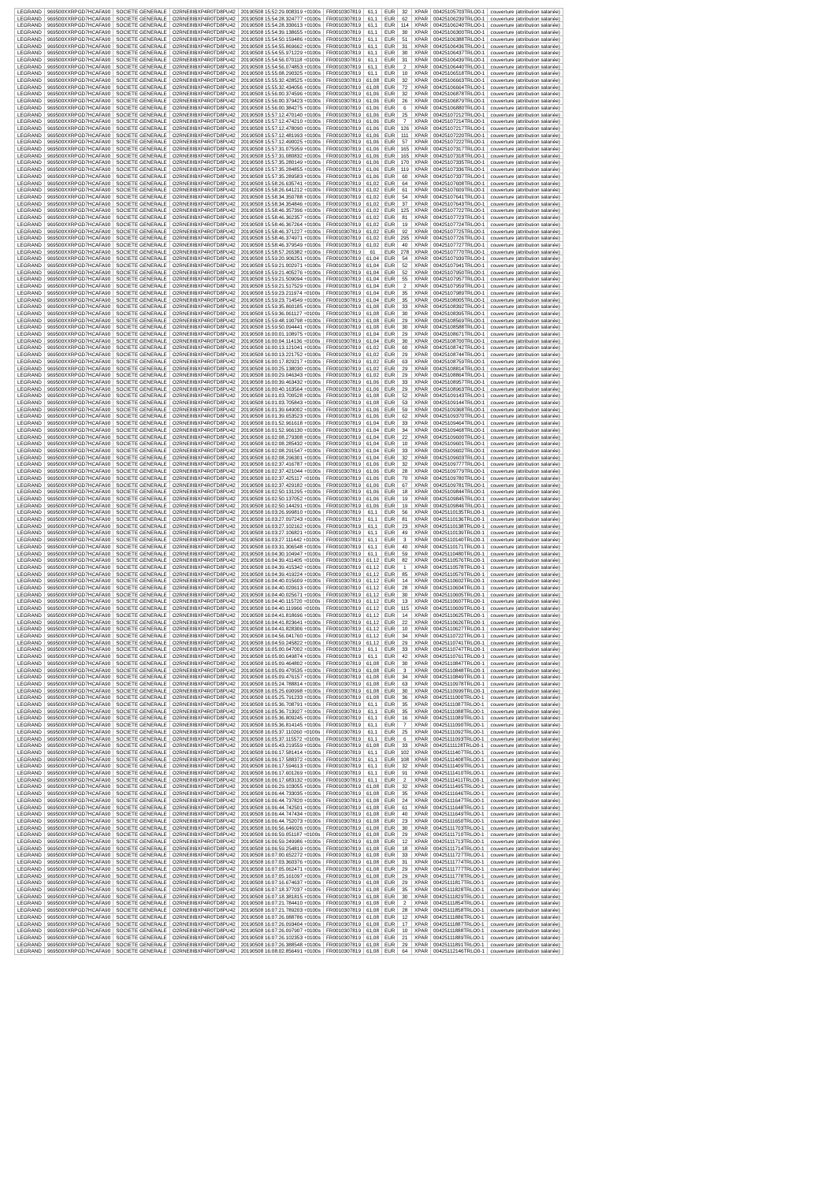| LEGRAND | 969500XXRPGD7HCAFA90 | SOCIETE GENERALE | O2RNE8IBXP4R0TD8PU42 | 20190508 15:52:29.008319 +0100s | FR0010307819 | 61,1 | EUR | 32 | XPAR | 00425105703TRLO0-1 | couverture (attribution salariée) |
| LEGRAND | 969500XXRPGD7HCAFA90 | SOCIETE GENERALE | O2RNE8IBXP4R0TD8PU42 | 20190508 15:54:28.324777 +0100s | FR0010307819 | 61,1 | EUR | 62 | XPAR | 00425106239TRLO0-1 | couverture (attribution salariée) |
| LEGRAND | 969500XXRPGD7HCAFA90 | SOCIETE GENERALE | O2RNE8IBXP4R0TD8PU42 | 20190508 15:54:28.330613 +0100s | FR0010307819 | 61,1 | EUR | 114 | XPAR | 00425106240TRLO0-1 | couverture (attribution salariée) |
| LEGRAND | 969500XXRPGD7HCAFA90 | SOCIETE GENERALE | O2RNE8IBXP4R0TD8PU42 | 20190508 15:54:39.138655 +0100s | FR0010307819 | 61,1 | EUR | 30 | XPAR | 00425106300TRLO0-1 | couverture (attribution salariée) |
| LEGRAND | 969500XXRPGD7HCAFA90 | SOCIETE GENERALE | O2RNE8IBXP4R0TD8PU42 | 20190508 15:54:50.159486 +0100s | FR0010307819 | 61,1 | EUR | 51 | XPAR | 00425106388TRLO0-1 | couverture (attribution salariée) |
| LEGRAND | 969500XXRPGD7HCAFA90 | SOCIETE GENERALE | O2RNE8IBXP4R0TD8PU42 | 20190508 15:54:55.869662 +0100s | FR0010307819 | 61,1 | EUR | 31 | XPAR | 00425106436TRLO0-1 | couverture (attribution salariée) |
| LEGRAND | 969500XXRPGD7HCAFA90 | SOCIETE GENERALE | O2RNE8IBXP4R0TD8PU42 | 20190508 15:54:55.971229 +0100s | FR0010307819 | 61,1 | EUR | 30 | XPAR | 00425106437TRLO0-1 | couverture (attribution salariée) |
| LEGRAND | 969500XXRPGD7HCAFA90 | SOCIETE GENERALE | O2RNE8IBXP4R0TD8PU42 | 20190508 15:54:56.070118 +0100s | FR0010307819 | 61,1 | EUR | 31 | XPAR | 00425106439TRLO0-1 | couverture (attribution salariée) |
| LEGRAND | 969500XXRPGD7HCAFA90 | SOCIETE GENERALE | O2RNE8IBXP4R0TD8PU42 | 20190508 15:54:56.074853 +0100s | FR0010307819 | 61,1 | EUR | 2 | XPAR | 00425106440TRLO0-1 | couverture (attribution salariée) |
| LEGRAND | 969500XXRPGD7HCAFA90 | SOCIETE GENERALE | O2RNE8IBXP4R0TD8PU42 | 20190508 15:55:08.290325 +0100s | FR0010307819 | 61,1 | EUR | 10 | XPAR | 00425106518TRLO0-1 | couverture (attribution salariée) |
| LEGRAND | 969500XXRPGD7HCAFA90 | SOCIETE GENERALE | O2RNE8IBXP4R0TD8PU42 | 20190508 15:55:32.428525 +0100s | FR0010307819 | 61,08 | EUR | 32 | XPAR | 00425106663TRLO0-1 | couverture (attribution salariée) |
| LEGRAND | 969500XXRPGD7HCAFA90 | SOCIETE GENERALE | O2RNE8IBXP4R0TD8PU42 | 20190508 15:55:32.434056 +0100s | FR0010307819 | 61,08 | EUR | 72 | XPAR | 00425106664TRLO0-1 | couverture (attribution salariée) |
| LEGRAND | 969500XXRPGD7HCAFA90 | SOCIETE GENERALE | O2RNE8IBXP4R0TD8PU42 | 20190508 15:56:00.374596 +0100s | FR0010307819 | 61,06 | EUR | 32 | XPAR | 00425106878TRLO0-1 | couverture (attribution salariée) |
| LEGRAND | 969500XXRPGD7HCAFA90 | SOCIETE GENERALE | O2RNE8IBXP4R0TD8PU42 | 20190508 15:56:00.379423 +0100s | FR0010307819 | 61,06 | EUR | 26 | XPAR | 00425106879TRLO0-1 | couverture (attribution salariée) |
| LEGRAND | 969500XXRPGD7HCAFA90 | SOCIETE GENERALE | O2RNE8IBXP4R0TD8PU42 | 20190508 15:56:00.384275 +0100s | FR0010307819 | 61,06 | EUR | 6 | XPAR | 00425106880TRLO0-1 | couverture (attribution salariée) |
| LEGRAND | 969500XXRPGD7HCAFA90 | SOCIETE GENERALE | O2RNE8IBXP4R0TD8PU42 | 20190508 15:57:12.470140 +0100s | FR0010307819 | 61,06 | EUR | 25 | XPAR | 00425107212TRLO0-1 | couverture (attribution salariée) |
| LEGRAND | 969500XXRPGD7HCAFA90 | SOCIETE GENERALE | O2RNE8IBXP4R0TD8PU42 | 20190508 15:57:12.474210 +0100s | FR0010307819 | 61,06 | EUR | 7 | XPAR | 00425107214TRLO0-1 | couverture (attribution salariée) |
| LEGRAND | 969500XXRPGD7HCAFA90 | SOCIETE GENERALE | O2RNE8IBXP4R0TD8PU42 | 20190508 15:57:12.478090 +0100s | FR0010307819 | 61,06 | EUR | 126 | XPAR | 00425107217TRLO0-1 | couverture (attribution salariée) |
| LEGRAND | 969500XXRPGD7HCAFA90 | SOCIETE GENERALE | O2RNE8IBXP4R0TD8PU42 | 20190508 15:57:12.481993 +0100s | FR0010307819 | 61,06 | EUR | 111 | XPAR | 00425107220TRLO0-1 | couverture (attribution salariée) |
| LEGRAND | 969500XXRPGD7HCAFA90 | SOCIETE GENERALE | O2RNE8IBXP4R0TD8PU42 | 20190508 15:57:12.490025 +0100s | FR0010307819 | 61,06 | EUR | 57 | XPAR | 00425107222TRLO0-1 | couverture (attribution salariée) |
| LEGRAND | 969500XXRPGD7HCAFA90 | SOCIETE GENERALE | O2RNE8IBXP4R0TD8PU42 | 20190508 15:57:31.075959 +0100s | FR0010307819 | 61,06 | EUR | 165 | XPAR | 00425107317TRLO0-1 | couverture (attribution salariée) |
| LEGRAND | 969500XXRPGD7HCAFA90 | SOCIETE GENERALE | O2RNE8IBXP4R0TD8PU42 | 20190508 15:57:31.080832 +0100s | FR0010307819 | 61,06 | EUR | 165 | XPAR | 00425107318TRLO0-1 | couverture (attribution salariée) |
| LEGRAND | 969500XXRPGD7HCAFA90 | SOCIETE GENERALE | O2RNE8IBXP4R0TD8PU42 | 20190508 15:57:35.280149 +0100s | FR0010307819 | 61,06 | EUR | 170 | XPAR | 00425107335TRLO0-1 | couverture (attribution salariée) |
| LEGRAND | 969500XXRPGD7HCAFA90 | SOCIETE GENERALE | O2RNE8IBXP4R0TD8PU42 | 20190508 15:57:35.284855 +0100s | FR0010307819 | 61,06 | EUR | 119 | XPAR | 00425107336TRLO0-1 | couverture (attribution salariée) |
| LEGRAND | 969500XXRPGD7HCAFA90 | SOCIETE GENERALE | O2RNE8IBXP4R0TD8PU42 | 20190508 15:57:35.289583 +0100s | FR0010307819 | 61,06 | EUR | 60 | XPAR | 00425107337TRLO0-1 | couverture (attribution salariée) |
| LEGRAND | 969500XXRPGD7HCAFA90 | SOCIETE GENERALE | O2RNE8IBXP4R0TD8PU42 | 20190508 15:58:26.635741 +0100s | FR0010307819 | 61,02 | EUR | 64 | XPAR | 00425107608TRLO0-1 | couverture (attribution salariée) |
| LEGRAND | 969500XXRPGD7HCAFA90 | SOCIETE GENERALE | O2RNE8IBXP4R0TD8PU42 | 20190508 15:58:26.641212 +0100s | FR0010307819 | 61,02 | EUR | 61 | XPAR | 00425107609TRLO0-1 | couverture (attribution salariée) |
| LEGRAND | 969500XXRPGD7HCAFA90 | SOCIETE GENERALE | O2RNE8IBXP4R0TD8PU42 | 20190508 15:58:34.350788 +0100s | FR0010307819 | 61,02 | EUR | 54 | XPAR | 00425107641TRLO0-1 | couverture (attribution salariée) |
| LEGRAND | 969500XXRPGD7HCAFA90 | SOCIETE GENERALE | O2RNE8IBXP4R0TD8PU42 | 20190508 15:58:34.354846 +0100s | FR0010307819 | 61,02 | EUR | 37 | XPAR | 00425107643TRLO0-1 | couverture (attribution salariée) |
| LEGRAND | 969500XXRPGD7HCAFA90 | SOCIETE GENERALE | O2RNE8IBXP4R0TD8PU42 | 20190508 15:58:46.357396 +0100s | FR0010307819 | 61,02 | EUR | 125 | XPAR | 00425107722TRLO0-1 | couverture (attribution salariée) |
| LEGRAND | 969500XXRPGD7HCAFA90 | SOCIETE GENERALE | O2RNE8IBXP4R0TD8PU42 | 20190508 15:58:46.362357 +0100s | FR0010307819 | 61,02 | EUR | 81 | XPAR | 00425107723TRLO0-1 | couverture (attribution salariée) |
| LEGRAND | 969500XXRPGD7HCAFA90 | SOCIETE GENERALE | O2RNE8IBXP4R0TD8PU42 | 20190508 15:58:46.367264 +0100s | FR0010307819 | 61,02 | EUR | 19 | XPAR | 00425107724TRLO0-1 | couverture (attribution salariée) |
| LEGRAND | 969500XXRPGD7HCAFA90 | SOCIETE GENERALE | O2RNE8IBXP4R0TD8PU42 | 20190508 15:58:46.371227 +0100s | FR0010307819 | 61,02 | EUR | 92 | XPAR | 00425107725TRLO0-1 | couverture (attribution salariée) |
| LEGRAND | 969500XXRPGD7HCAFA90 | SOCIETE GENERALE | O2RNE8IBXP4R0TD8PU42 | 20190508 15:58:46.374971 +0100s | FR0010307819 | 61,02 | EUR | 295 | XPAR | 00425107726TRLO0-1 | couverture (attribution salariée) |
| LEGRAND | 969500XXRPGD7HCAFA90 | SOCIETE GENERALE | O2RNE8IBXP4R0TD8PU42 | 20190508 15:58:46.379549 +0100s | FR0010307819 | 61,02 | EUR | 40 | XPAR | 00425107727TRLO0-1 | couverture (attribution salariée) |
| LEGRAND | 969500XXRPGD7HCAFA90 | SOCIETE GENERALE | O2RNE8IBXP4R0TD8PU42 | 20190508 15:58:57.265382 +0100s | FR0010307819 | 61 | EUR | 278 | XPAR | 00425107770TRLO0-1 | couverture (attribution salariée) |
| LEGRAND | 969500XXRPGD7HCAFA90 | SOCIETE GENERALE | O2RNE8IBXP4R0TD8PU42 | 20190508 15:59:20.906251 +0100s | FR0010307819 | 61,04 | EUR | 54 | XPAR | 00425107939TRLO0-1 | couverture (attribution salariée) |
| LEGRAND | 969500XXRPGD7HCAFA90 | SOCIETE GENERALE | O2RNE8IBXP4R0TD8PU42 | 20190508 15:59:21.002971 +0100s | FR0010307819 | 61,04 | EUR | 52 | XPAR | 00425107941TRLO0-1 | couverture (attribution salariée) |
| LEGRAND | 969500XXRPGD7HCAFA90 | SOCIETE GENERALE | O2RNE8IBXP4R0TD8PU42 | 20190508 15:59:21.405276 +0100s | FR0010307819 | 61,04 | EUR | 52 | XPAR | 00425107950TRLO0-1 | couverture (attribution salariée) |
| LEGRAND | 969500XXRPGD7HCAFA90 | SOCIETE GENERALE | O2RNE8IBXP4R0TD8PU42 | 20190508 15:59:21.509094 +0100s | FR0010307819 | 61,04 | EUR | 55 | XPAR | 00425107957TRLO0-1 | couverture (attribution salariée) |
| LEGRAND | 969500XXRPGD7HCAFA90 | SOCIETE GENERALE | O2RNE8IBXP4R0TD8PU42 | 20190508 15:59:21.517529 +0100s | FR0010307819 | 61,04 | EUR | 2 | XPAR | 00425107959TRLO0-1 | couverture (attribution salariée) |
| LEGRAND | 969500XXRPGD7HCAFA90 | SOCIETE GENERALE | O2RNE8IBXP4R0TD8PU42 | 20190508 15:59:23.211974 +0100s | FR0010307819 | 61,04 | EUR | 35 | XPAR | 00425107989TRLO0-1 | couverture (attribution salariée) |
| LEGRAND | 969500XXRPGD7HCAFA90 | SOCIETE GENERALE | O2RNE8IBXP4R0TD8PU42 | 20190508 15:59:23.714549 +0100s | FR0010307819 | 61,04 | EUR | 35 | XPAR | 00425108005TRLO0-1 | couverture (attribution salariée) |
| LEGRAND | 969500XXRPGD7HCAFA90 | SOCIETE GENERALE | O2RNE8IBXP4R0TD8PU42 | 20190508 15:59:35.860185 +0100s | FR0010307819 | 61,08 | EUR | 33 | XPAR | 00425108392TRLO0-1 | couverture (attribution salariée) |
| LEGRAND | 969500XXRPGD7HCAFA90 | SOCIETE GENERALE | O2RNE8IBXP4R0TD8PU42 | 20190508 15:59:36.061127 +0100s | FR0010307819 | 61,08 | EUR | 30 | XPAR | 00425108395TRLO0-1 | couverture (attribution salariée) |
| LEGRAND | 969500XXRPGD7HCAFA90 | SOCIETE GENERALE | O2RNE8IBXP4R0TD8PU42 | 20190508 15:59:48.190798 +0100s | FR0010307819 | 61,08 | EUR | 29 | XPAR | 00425108569TRLO0-1 | couverture (attribution salariée) |
| LEGRAND | 969500XXRPGD7HCAFA90 | SOCIETE GENERALE | O2RNE8IBXP4R0TD8PU42 | 20190508 15:59:50.094441 +0100s | FR0010307819 | 61,08 | EUR | 30 | XPAR | 00425108588TRLO0-1 | couverture (attribution salariée) |
| LEGRAND | 969500XXRPGD7HCAFA90 | SOCIETE GENERALE | O2RNE8IBXP4R0TD8PU42 | 20190508 16:00:01.108975 +0100s | FR0010307819 | 61,04 | EUR | 29 | XPAR | 00425108671TRLO0-1 | couverture (attribution salariée) |
| LEGRAND | 969500XXRPGD7HCAFA90 | SOCIETE GENERALE | O2RNE8IBXP4R0TD8PU42 | 20190508 16:00:04.114136 +0100s | FR0010307819 | 61,04 | EUR | 30 | XPAR | 00425108700TRLO0-1 | couverture (attribution salariée) |
| LEGRAND | 969500XXRPGD7HCAFA90 | SOCIETE GENERALE | O2RNE8IBXP4R0TD8PU42 | 20190508 16:00:13.121041 +0100s | FR0010307819 | 61,02 | EUR | 60 | XPAR | 00425108742TRLO0-1 | couverture (attribution salariée) |
| LEGRAND | 969500XXRPGD7HCAFA90 | SOCIETE GENERALE | O2RNE8IBXP4R0TD8PU42 | 20190508 16:00:13.221752 +0100s | FR0010307819 | 61,02 | EUR | 29 | XPAR | 00425108744TRLO0-1 | couverture (attribution salariée) |
| LEGRAND | 969500XXRPGD7HCAFA90 | SOCIETE GENERALE | O2RNE8IBXP4R0TD8PU42 | 20190508 16:00:17.829217 +0100s | FR0010307819 | 61,02 | EUR | 63 | XPAR | 00425108759TRLO0-1 | couverture (attribution salariée) |
| LEGRAND | 969500XXRPGD7HCAFA90 | SOCIETE GENERALE | O2RNE8IBXP4R0TD8PU42 | 20190508 16:00:25.138030 +0100s | FR0010307819 | 61,02 | EUR | 29 | XPAR | 00425108814TRLO0-1 | couverture (attribution salariée) |
| LEGRAND | 969500XXRPGD7HCAFA90 | SOCIETE GENERALE | O2RNE8IBXP4R0TD8PU42 | 20190508 16:00:29.046343 +0100s | FR0010307819 | 61,02 | EUR | 29 | XPAR | 00425108864TRLO0-1 | couverture (attribution salariée) |
| LEGRAND | 969500XXRPGD7HCAFA90 | SOCIETE GENERALE | O2RNE8IBXP4R0TD8PU42 | 20190508 16:00:39.463432 +0100s | FR0010307819 | 61,06 | EUR | 33 | XPAR | 00425108957TRLO0-1 | couverture (attribution salariée) |
| LEGRAND | 969500XXRPGD7HCAFA90 | SOCIETE GENERALE | O2RNE8IBXP4R0TD8PU42 | 20190508 16:00:40.163564 +0100s | FR0010307819 | 61,06 | EUR | 29 | XPAR | 00425108963TRLO0-1 | couverture (attribution salariée) |
| LEGRAND | 969500XXRPGD7HCAFA90 | SOCIETE GENERALE | O2RNE8IBXP4R0TD8PU42 | 20190508 16:01:03.700528 +0100s | FR0010307819 | 61,08 | EUR | 52 | XPAR | 00425109143TRLO0-1 | couverture (attribution salariée) |
| LEGRAND | 969500XXRPGD7HCAFA90 | SOCIETE GENERALE | O2RNE8IBXP4R0TD8PU42 | 20190508 16:01:03.705843 +0100s | FR0010307819 | 61,08 | EUR | 53 | XPAR | 00425109144TRLO0-1 | couverture (attribution salariée) |
| LEGRAND | 969500XXRPGD7HCAFA90 | SOCIETE GENERALE | O2RNE8IBXP4R0TD8PU42 | 20190508 16:01:39.649002 +0100s | FR0010307819 | 61,06 | EUR | 59 | XPAR | 00425109368TRLO0-1 | couverture (attribution salariée) |
| LEGRAND | 969500XXRPGD7HCAFA90 | SOCIETE GENERALE | O2RNE8IBXP4R0TD8PU42 | 20190508 16:01:39.653523 +0100s | FR0010307819 | 61,06 | EUR | 62 | XPAR | 00425109370TRLO0-1 | couverture (attribution salariée) |
| LEGRAND | 969500XXRPGD7HCAFA90 | SOCIETE GENERALE | O2RNE8IBXP4R0TD8PU42 | 20190508 16:01:52.961618 +0100s | FR0010307819 | 61,04 | EUR | 33 | XPAR | 00425109464TRLO0-1 | couverture (attribution salariée) |
| LEGRAND | 969500XXRPGD7HCAFA90 | SOCIETE GENERALE | O2RNE8IBXP4R0TD8PU42 | 20190508 16:01:52.966130 +0100s | FR0010307819 | 61,04 | EUR | 34 | XPAR | 00425109468TRLO0-1 | couverture (attribution salariée) |
| LEGRAND | 969500XXRPGD7HCAFA90 | SOCIETE GENERALE | O2RNE8IBXP4R0TD8PU42 | 20190508 16:02:08.279308 +0100s | FR0010307819 | 61,04 | EUR | 22 | XPAR | 00425109600TRLO0-1 | couverture (attribution salariée) |
| LEGRAND | 969500XXRPGD7HCAFA90 | SOCIETE GENERALE | O2RNE8IBXP4R0TD8PU42 | 20190508 16:02:08.285432 +0100s | FR0010307819 | 61,04 | EUR | 10 | XPAR | 00425109601TRLO0-1 | couverture (attribution salariée) |
| LEGRAND | 969500XXRPGD7HCAFA90 | SOCIETE GENERALE | O2RNE8IBXP4R0TD8PU42 | 20190508 16:02:08.291547 +0100s | FR0010307819 | 61,04 | EUR | 33 | XPAR | 00425109602TRLO0-1 | couverture (attribution salariée) |
| LEGRAND | 969500XXRPGD7HCAFA90 | SOCIETE GENERALE | O2RNE8IBXP4R0TD8PU42 | 20190508 16:02:08.296301 +0100s | FR0010307819 | 61,04 | EUR | 32 | XPAR | 00425109603TRLO0-1 | couverture (attribution salariée) |
| LEGRAND | 969500XXRPGD7HCAFA90 | SOCIETE GENERALE | O2RNE8IBXP4R0TD8PU42 | 20190508 16:02:37.416787 +0100s | FR0010307819 | 61,06 | EUR | 32 | XPAR | 00425109777TRLO0-1 | couverture (attribution salariée) |
| LEGRAND | 969500XXRPGD7HCAFA90 | SOCIETE GENERALE | O2RNE8IBXP4R0TD8PU42 | 20190508 16:02:37.421044 +0100s | FR0010307819 | 61,06 | EUR | 28 | XPAR | 00425109779TRLO0-1 | couverture (attribution salariée) |
| LEGRAND | 969500XXRPGD7HCAFA90 | SOCIETE GENERALE | O2RNE8IBXP4R0TD8PU42 | 20190508 16:02:37.425117 +0100s | FR0010307819 | 61,06 | EUR | 70 | XPAR | 00425109780TRLO0-1 | couverture (attribution salariée) |
| LEGRAND | 969500XXRPGD7HCAFA90 | SOCIETE GENERALE | O2RNE8IBXP4R0TD8PU42 | 20190508 16:02:37.429182 +0100s | FR0010307819 | 61,06 | EUR | 67 | XPAR | 00425109781TRLO0-1 | couverture (attribution salariée) |
| LEGRAND | 969500XXRPGD7HCAFA90 | SOCIETE GENERALE | O2RNE8IBXP4R0TD8PU42 | 20190508 16:02:50.131295 +0100s | FR0010307819 | 61,06 | EUR | 18 | XPAR | 00425109844TRLO0-1 | couverture (attribution salariée) |
| LEGRAND | 969500XXRPGD7HCAFA90 | SOCIETE GENERALE | O2RNE8IBXP4R0TD8PU42 | 20190508 16:02:50.137052 +0100s | FR0010307819 | 61,06 | EUR | 19 | XPAR | 00425109845TRLO0-1 | couverture (attribution salariée) |
| LEGRAND | 969500XXRPGD7HCAFA90 | SOCIETE GENERALE | O2RNE8IBXP4R0TD8PU42 | 20190508 16:02:50.144291 +0100s | FR0010307819 | 61,06 | EUR | 19 | XPAR | 00425109846TRLO0-1 | couverture (attribution salariée) |
| LEGRAND | 969500XXRPGD7HCAFA90 | SOCIETE GENERALE | O2RNE8IBXP4R0TD8PU42 | 20190508 16:03:26.999810 +0100s | FR0010307819 | 61,1 | EUR | 56 | XPAR | 00425110135TRLO0-1 | couverture (attribution salariée) |
| LEGRAND | 969500XXRPGD7HCAFA90 | SOCIETE GENERALE | O2RNE8IBXP4R0TD8PU42 | 20190508 16:03:27.097243 +0100s | FR0010307819 | 61,1 | EUR | 81 | XPAR | 00425110136TRLO0-1 | couverture (attribution salariée) |
| LEGRAND | 969500XXRPGD7HCAFA90 | SOCIETE GENERALE | O2RNE8IBXP4R0TD8PU42 | 20190508 16:03:27.102162 +0100s | FR0010307819 | 61,1 | EUR | 23 | XPAR | 00425110138TRLO0-1 | couverture (attribution salariée) |
| LEGRAND | 969500XXRPGD7HCAFA90 | SOCIETE GENERALE | O2RNE8IBXP4R0TD8PU42 | 20190508 16:03:27.106821 +0100s | FR0010307819 | 61,1 | EUR | 49 | XPAR | 00425110139TRLO0-1 | couverture (attribution salariée) |
| LEGRAND | 969500XXRPGD7HCAFA90 | SOCIETE GENERALE | O2RNE8IBXP4R0TD8PU42 | 20190508 16:03:27.111442 +0100s | FR0010307819 | 61,1 | EUR | 3 | XPAR | 00425110140TRLO0-1 | couverture (attribution salariée) |
| LEGRAND | 969500XXRPGD7HCAFA90 | SOCIETE GENERALE | O2RNE8IBXP4R0TD8PU42 | 20190508 16:03:31.306548 +0100s | FR0010307819 | 61,1 | EUR | 40 | XPAR | 00425110171TRLO0-1 | couverture (attribution salariée) |
| LEGRAND | 969500XXRPGD7HCAFA90 | SOCIETE GENERALE | O2RNE8IBXP4R0TD8PU42 | 20190508 16:04:30.104947 +0100s | FR0010307819 | 61,1 | EUR | 59 | XPAR | 00425110480TRLO0-1 | couverture (attribution salariée) |
| LEGRAND | 969500XXRPGD7HCAFA90 | SOCIETE GENERALE | O2RNE8IBXP4R0TD8PU42 | 20190508 16:04:39.411405 +0100s | FR0010307819 | 61,12 | EUR | 82 | XPAR | 00425110576TRLO0-1 | couverture (attribution salariée) |
| LEGRAND | 969500XXRPGD7HCAFA90 | SOCIETE GENERALE | O2RNE8IBXP4R0TD8PU42 | 20190508 16:04:39.415342 +0100s | FR0010307819 | 61,12 | EUR | 1 | XPAR | 00425110578TRLO0-1 | couverture (attribution salariée) |
| LEGRAND | 969500XXRPGD7HCAFA90 | SOCIETE GENERALE | O2RNE8IBXP4R0TD8PU42 | 20190508 16:04:39.419224 +0100s | FR0010307819 | 61,12 | EUR | 85 | XPAR | 00425110579TRLO0-1 | couverture (attribution salariée) |
| LEGRAND | 969500XXRPGD7HCAFA90 | SOCIETE GENERALE | O2RNE8IBXP4R0TD8PU42 | 20190508 16:04:40.015609 +0100s | FR0010307819 | 61,12 | EUR | 14 | XPAR | 00425110602TRLO0-1 | couverture (attribution salariée) |
| LEGRAND | 969500XXRPGD7HCAFA90 | SOCIETE GENERALE | O2RNE8IBXP4R0TD8PU42 | 20190508 16:04:40.020613 +0100s | FR0010307819 | 61,12 | EUR | 28 | XPAR | 00425110604TRLO0-1 | couverture (attribution salariée) |
| LEGRAND | 969500XXRPGD7HCAFA90 | SOCIETE GENERALE | O2RNE8IBXP4R0TD8PU42 | 20190508 16:04:40.025671 +0100s | FR0010307819 | 61,12 | EUR | 30 | XPAR | 00425110605TRLO0-1 | couverture (attribution salariée) |
| LEGRAND | 969500XXRPGD7HCAFA90 | SOCIETE GENERALE | O2RNE8IBXP4R0TD8PU42 | 20190508 16:04:40.115720 +0100s | FR0010307819 | 61,12 | EUR | 13 | XPAR | 00425110607TRLO0-1 | couverture (attribution salariée) |
| LEGRAND | 969500XXRPGD7HCAFA90 | SOCIETE GENERALE | O2RNE8IBXP4R0TD8PU42 | 20190508 16:04:40.119966 +0100s | FR0010307819 | 61,12 | EUR | 115 | XPAR | 00425110609TRLO0-1 | couverture (attribution salariée) |
| LEGRAND | 969500XXRPGD7HCAFA90 | SOCIETE GENERALE | O2RNE8IBXP4R0TD8PU42 | 20190508 16:04:41.818696 +0100s | FR0010307819 | 61,12 | EUR | 14 | XPAR | 00425110625TRLO0-1 | couverture (attribution salariée) |
| LEGRAND | 969500XXRPGD7HCAFA90 | SOCIETE GENERALE | O2RNE8IBXP4R0TD8PU42 | 20190508 16:04:41.823641 +0100s | FR0010307819 | 61,12 | EUR | 22 | XPAR | 00425110626TRLO0-1 | couverture (attribution salariée) |
| LEGRAND | 969500XXRPGD7HCAFA90 | SOCIETE GENERALE | O2RNE8IBXP4R0TD8PU42 | 20190508 16:04:41.828306 +0100s | FR0010307819 | 61,12 | EUR | 10 | XPAR | 00425110627TRLO0-1 | couverture (attribution salariée) |
| LEGRAND | 969500XXRPGD7HCAFA90 | SOCIETE GENERALE | O2RNE8IBXP4R0TD8PU42 | 20190508 16:04:56.041760 +0100s | FR0010307819 | 61,12 | EUR | 34 | XPAR | 00425110722TRLO0-1 | couverture (attribution salariée) |
| LEGRAND | 969500XXRPGD7HCAFA90 | SOCIETE GENERALE | O2RNE8IBXP4R0TD8PU42 | 20190508 16:04:59.245822 +0100s | FR0010307819 | 61,12 | EUR | 29 | XPAR | 00425110741TRLO0-1 | couverture (attribution salariée) |
| LEGRAND | 969500XXRPGD7HCAFA90 | SOCIETE GENERALE | O2RNE8IBXP4R0TD8PU42 | 20190508 16:05:00.047002 +0100s | FR0010307819 | 61,1 | EUR | 33 | XPAR | 00425110747TRLO0-1 | couverture (attribution salariée) |
| LEGRAND | 969500XXRPGD7HCAFA90 | SOCIETE GENERALE | O2RNE8IBXP4R0TD8PU42 | 20190508 16:05:00.649874 +0100s | FR0010307819 | 61,1 | EUR | 42 | XPAR | 00425110761TRLO0-1 | couverture (attribution salariée) |
| LEGRAND | 969500XXRPGD7HCAFA90 | SOCIETE GENERALE | O2RNE8IBXP4R0TD8PU42 | 20190508 16:05:09.464802 +0100s | FR0010307819 | 61,08 | EUR | 30 | XPAR | 00425110847TRLO0-1 | couverture (attribution salariée) |
| LEGRAND | 969500XXRPGD7HCAFA90 | SOCIETE GENERALE | O2RNE8IBXP4R0TD8PU42 | 20190508 16:05:09.470535 +0100s | FR0010307819 | 61,08 | EUR | 3 | XPAR | 00425110848TRLO0-1 | couverture (attribution salariée) |
| LEGRAND | 969500XXRPGD7HCAFA90 | SOCIETE GENERALE | O2RNE8IBXP4R0TD8PU42 | 20190508 16:05:09.476157 +0100s | FR0010307819 | 61,08 | EUR | 34 | XPAR | 00425110849TRLO0-1 | couverture (attribution salariée) |
| LEGRAND | 969500XXRPGD7HCAFA90 | SOCIETE GENERALE | O2RNE8IBXP4R0TD8PU42 | 20190508 16:05:24.788814 +0100s | FR0010307819 | 61,08 | EUR | 63 | XPAR | 00425110978TRLO0-1 | couverture (attribution salariée) |
| LEGRAND | 969500XXRPGD7HCAFA90 | SOCIETE GENERALE | O2RNE8IBXP4R0TD8PU42 | 20190508 16:05:25.690998 +0100s | FR0010307819 | 61,08 | EUR | 30 | XPAR | 00425110999TRLO0-1 | couverture (attribution salariée) |
| LEGRAND | 969500XXRPGD7HCAFA90 | SOCIETE GENERALE | O2RNE8IBXP4R0TD8PU42 | 20190508 16:05:25.791233 +0100s | FR0010307819 | 61,08 | EUR | 36 | XPAR | 00425111000TRLO0-1 | couverture (attribution salariée) |
| LEGRAND | 969500XXRPGD7HCAFA90 | SOCIETE GENERALE | O2RNE8IBXP4R0TD8PU42 | 20190508 16:05:36.708791 +0100s | FR0010307819 | 61,1 | EUR | 35 | XPAR | 00425111087TRLO0-1 | couverture (attribution salariée) |
| LEGRAND | 969500XXRPGD7HCAFA90 | SOCIETE GENERALE | O2RNE8IBXP4R0TD8PU42 | 20190508 16:05:36.713927 +0100s | FR0010307819 | 61,1 | EUR | 35 | XPAR | 00425111088TRLO0-1 | couverture (attribution salariée) |
| LEGRAND | 969500XXRPGD7HCAFA90 | SOCIETE GENERALE | O2RNE8IBXP4R0TD8PU42 | 20190508 16:05:36.809245 +0100s | FR0010307819 | 61,1 | EUR | 16 | XPAR | 00425111089TRLO0-1 | couverture (attribution salariée) |
| LEGRAND | 969500XXRPGD7HCAFA90 | SOCIETE GENERALE | O2RNE8IBXP4R0TD8PU42 | 20190508 16:05:36.814145 +0100s | FR0010307819 | 61,1 | EUR | 7 | XPAR | 00425111090TRLO0-1 | couverture (attribution salariée) |
| LEGRAND | 969500XXRPGD7HCAFA90 | SOCIETE GENERALE | O2RNE8IBXP4R0TD8PU42 | 20190508 16:05:37.110260 +0100s | FR0010307819 | 61,1 | EUR | 25 | XPAR | 00425111092TRLO0-1 | couverture (attribution salariée) |
| LEGRAND | 969500XXRPGD7HCAFA90 | SOCIETE GENERALE | O2RNE8IBXP4R0TD8PU42 | 20190508 16:05:37.115572 +0100s | FR0010307819 | 61,1 | EUR | 6 | XPAR | 00425111093TRLO0-1 | couverture (attribution salariée) |
| LEGRAND | 969500XXRPGD7HCAFA90 | SOCIETE GENERALE | O2RNE8IBXP4R0TD8PU42 | 20190508 16:05:43.219559 +0100s | FR0010307819 | 61,08 | EUR | 33 | XPAR | 00425111128TRLO0-1 | couverture (attribution salariée) |
| LEGRAND | 969500XXRPGD7HCAFA90 | SOCIETE GENERALE | O2RNE8IBXP4R0TD8PU42 | 20190508 16:06:17.581414 +0100s | FR0010307819 | 61,1 | EUR | 102 | XPAR | 00425111407TRLO0-1 | couverture (attribution salariée) |
| LEGRAND | 969500XXRPGD7HCAFA90 | SOCIETE GENERALE | O2RNE8IBXP4R0TD8PU42 | 20190508 16:06:17.588372 +0100s | FR0010307819 | 61,1 | EUR | 108 | XPAR | 00425111408TRLO0-1 | couverture (attribution salariée) |
| LEGRAND | 969500XXRPGD7HCAFA90 | SOCIETE GENERALE | O2RNE8IBXP4R0TD8PU42 | 20190508 16:06:17.594613 +0100s | FR0010307819 | 61,1 | EUR | 32 | XPAR | 00425111409TRLO0-1 | couverture (attribution salariée) |
| LEGRAND | 969500XXRPGD7HCAFA90 | SOCIETE GENERALE | O2RNE8IBXP4R0TD8PU42 | 20190508 16:06:17.601269 +0100s | FR0010307819 | 61,1 | EUR | 91 | XPAR | 00425111410TRLO0-1 | couverture (attribution salariée) |
| LEGRAND | 969500XXRPGD7HCAFA90 | SOCIETE GENERALE | O2RNE8IBXP4R0TD8PU42 | 20190508 16:06:17.683132 +0100s | FR0010307819 | 61,1 | EUR | 2 | XPAR | 00425111411TRLO0-1 | couverture (attribution salariée) |
| LEGRAND | 969500XXRPGD7HCAFA90 | SOCIETE GENERALE | O2RNE8IBXP4R0TD8PU42 | 20190508 16:06:29.103055 +0100s | FR0010307819 | 61,08 | EUR | 32 | XPAR | 00425111495TRLO0-1 | couverture (attribution salariée) |
| LEGRAND | 969500XXRPGD7HCAFA90 | SOCIETE GENERALE | O2RNE8IBXP4R0TD8PU42 | 20190508 16:06:44.733035 +0100s | FR0010307819 | 61,08 | EUR | 35 | XPAR | 00425111646TRLO0-1 | couverture (attribution salariée) |
| LEGRAND | 969500XXRPGD7HCAFA90 | SOCIETE GENERALE | O2RNE8IBXP4R0TD8PU42 | 20190508 16:06:44.737820 +0100s | FR0010307819 | 61,08 | EUR | 24 | XPAR | 00425111647TRLO0-1 | couverture (attribution salariée) |
| LEGRAND | 969500XXRPGD7HCAFA90 | SOCIETE GENERALE | O2RNE8IBXP4R0TD8PU42 | 20190508 16:06:44.742501 +0100s | FR0010307819 | 61,08 | EUR | 61 | XPAR | 00425111648TRLO0-1 | couverture (attribution salariée) |
| LEGRAND | 969500XXRPGD7HCAFA90 | SOCIETE GENERALE | O2RNE8IBXP4R0TD8PU42 | 20190508 16:06:44.747434 +0100s | FR0010307819 | 61,08 | EUR | 40 | XPAR | 00425111649TRLO0-1 | couverture (attribution salariée) |
| LEGRAND | 969500XXRPGD7HCAFA90 | SOCIETE GENERALE | O2RNE8IBXP4R0TD8PU42 | 20190508 16:06:44.752073 +0100s | FR0010307819 | 61,08 | EUR | 23 | XPAR | 00425111650TRLO0-1 | couverture (attribution salariée) |
| LEGRAND | 969500XXRPGD7HCAFA90 | SOCIETE GENERALE | O2RNE8IBXP4R0TD8PU42 | 20190508 16:06:56.646026 +0100s | FR0010307819 | 61,08 | EUR | 30 | XPAR | 00425111703TRLO0-1 | couverture (attribution salariée) |
| LEGRAND | 969500XXRPGD7HCAFA90 | SOCIETE GENERALE | O2RNE8IBXP4R0TD8PU42 | 20190508 16:06:59.051187 +0100s | FR0010307819 | 61,08 | EUR | 29 | XPAR | 00425111710TRLO0-1 | couverture (attribution salariée) |
| LEGRAND | 969500XXRPGD7HCAFA90 | SOCIETE GENERALE | O2RNE8IBXP4R0TD8PU42 | 20190508 16:06:59.249986 +0100s | FR0010307819 | 61,08 | EUR | 12 | XPAR | 00425111713TRLO0-1 | couverture (attribution salariée) |
| LEGRAND | 969500XXRPGD7HCAFA90 | SOCIETE GENERALE | O2RNE8IBXP4R0TD8PU42 | 20190508 16:06:59.254819 +0100s | FR0010307819 | 61,08 | EUR | 18 | XPAR | 00425111714TRLO0-1 | couverture (attribution salariée) |
| LEGRAND | 969500XXRPGD7HCAFA90 | SOCIETE GENERALE | O2RNE8IBXP4R0TD8PU42 | 20190508 16:07:00.652272 +0100s | FR0010307819 | 61,08 | EUR | 33 | XPAR | 00425111727TRLO0-1 | couverture (attribution salariée) |
| LEGRAND | 969500XXRPGD7HCAFA90 | SOCIETE GENERALE | O2RNE8IBXP4R0TD8PU42 | 20190508 16:07:03.360376 +0100s | FR0010307819 | 61,08 | EUR | 31 | XPAR | 00425111774TRLO0-1 | couverture (attribution salariée) |
| LEGRAND | 969500XXRPGD7HCAFA90 | SOCIETE GENERALE | O2RNE8IBXP4R0TD8PU42 | 20190508 16:07:05.062471 +0100s | FR0010307819 | 61,08 | EUR | 29 | XPAR | 00425111777TRLO0-1 | couverture (attribution salariée) |
| LEGRAND | 969500XXRPGD7HCAFA90 | SOCIETE GENERALE | O2RNE8IBXP4R0TD8PU42 | 20190508 16:07:05.161097 +0100s | FR0010307819 | 61,08 | EUR | 29 | XPAR | 00425111778TRLO0-1 | couverture (attribution salariée) |
| LEGRAND | 969500XXRPGD7HCAFA90 | SOCIETE GENERALE | O2RNE8IBXP4R0TD8PU42 | 20190508 16:07:16.674637 +0100s | FR0010307819 | 61,08 | EUR | 29 | XPAR | 00425111817TRLO0-1 | couverture (attribution salariée) |
| LEGRAND | 969500XXRPGD7HCAFA90 | SOCIETE GENERALE | O2RNE8IBXP4R0TD8PU42 | 20190508 16:07:18.377037 +0100s | FR0010307819 | 61,08 | EUR | 35 | XPAR | 00425111828TRLO0-1 | couverture (attribution salariée) |
| LEGRAND | 969500XXRPGD7HCAFA90 | SOCIETE GENERALE | O2RNE8IBXP4R0TD8PU42 | 20190508 16:07:18.381815 +0100s | FR0010307819 | 61,08 | EUR | 30 | XPAR | 00425111829TRLO0-1 | couverture (attribution salariée) |
| LEGRAND | 969500XXRPGD7HCAFA90 | SOCIETE GENERALE | O2RNE8IBXP4R0TD8PU42 | 20190508 16:07:21.784410 +0100s | FR0010307819 | 61,08 | EUR | 2 | XPAR | 00425111854TRLO0-1 | couverture (attribution salariée) |
| LEGRAND | 969500XXRPGD7HCAFA90 | SOCIETE GENERALE | O2RNE8IBXP4R0TD8PU42 | 20190508 16:07:21.789203 +0100s | FR0010307819 | 61,08 | EUR | 28 | XPAR | 00425111858TRLO0-1 | couverture (attribution salariée) |
| LEGRAND | 969500XXRPGD7HCAFA90 | SOCIETE GENERALE | O2RNE8IBXP4R0TD8PU42 | 20190508 16:07:26.088786 +0100s | FR0010307819 | 61,08 | EUR | 12 | XPAR | 00425111886TRLO0-1 | couverture (attribution salariée) |
| LEGRAND | 969500XXRPGD7HCAFA90 | SOCIETE GENERALE | O2RNE8IBXP4R0TD8PU42 | 20190508 16:07:26.093404 +0100s | FR0010307819 | 61,08 | EUR | 17 | XPAR | 00425111887TRLO0-1 | couverture (attribution salariée) |
| LEGRAND | 969500XXRPGD7HCAFA90 | SOCIETE GENERALE | O2RNE8IBXP4R0TD8PU42 | 20190508 16:07:26.097907 +0100s | FR0010307819 | 61,08 | EUR | 10 | XPAR | 00425111888TRLO0-1 | couverture (attribution salariée) |
| LEGRAND | 969500XXRPGD7HCAFA90 | SOCIETE GENERALE | O2RNE8IBXP4R0TD8PU42 | 20190508 16:07:26.102353 +0100s | FR0010307819 | 61,08 | EUR | 21 | XPAR | 00425111889TRLO0-1 | couverture (attribution salariée) |
| LEGRAND | 969500XXRPGD7HCAFA90 | SOCIETE GENERALE | O2RNE8IBXP4R0TD8PU42 | 20190508 16:07:26.388548 +0100s | FR0010307819 | 61,08 | EUR | 29 | XPAR | 00425111891TRLO0-1 | couverture (attribution salariée) |
| LEGRAND | 969500XXRPGD7HCAFA90 | SOCIETE GENERALE | O2RNE8IBXP4R0TD8PU42 | 20190508 16:08:02.856491 +0100s | FR0010307819 | 61,08 | EUR | 64 | XPAR | 00425112146TRLO0-1 | couverture (attribution salariée) |